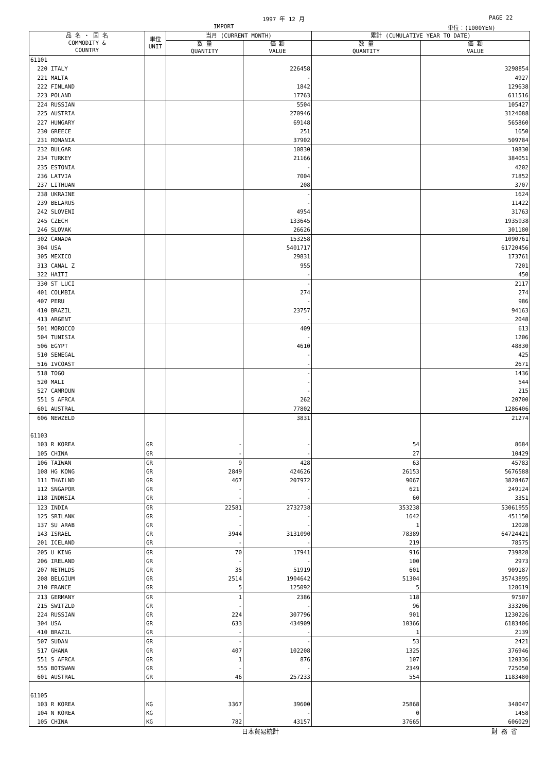1997 年 12 月 PAGE 22
IMPORT 単位：(1000YEN)
| 品 名 ・ 国 名 COMMODITY & COUNTRY | 単位 UNIT | 当月 (CURRENT MONTH) | | 累計 (CUMULATIVE YEAR TO DATE) | |
| --- | --- | --- | --- | --- | --- |
| | | 数 量 QUANTITY | 価 額 VALUE | 数 量 QUANTITY | 価 額 VALUE |
| 61101 | | | | | |
| 220 ITALY | | | 226458 | | 3298854 |
| 221 MALTA | | | - | | 4927 |
| 222 FINLAND | | | 1842 | | 129638 |
| 223 POLAND | | | 17763 | | 611516 |
| 224 RUSSIAN | | | 5504 | | 105427 |
| 225 AUSTRIA | | | 270946 | | 3124088 |
| 227 HUNGARY | | | 69148 | | 565860 |
| 230 GREECE | | | 251 | | 1650 |
| 231 ROMANIA | | | 37902 | | 509784 |
| 232 BULGAR | | | 10830 | | 10830 |
| 234 TURKEY | | | 21166 | | 384051 |
| 235 ESTONIA | | | - | | 4202 |
| 236 LATVIA | | | 7004 | | 71852 |
| 237 LITHUAN | | | 208 | | 3707 |
| 238 UKRAINE | | | - | | 1624 |
| 239 BELARUS | | | - | | 11422 |
| 242 SLOVENI | | | 4954 | | 31763 |
| 245 CZECH | | | 133645 | | 1935938 |
| 246 SLOVAK | | | 26626 | | 301180 |
| 302 CANADA | | | 153258 | | 1090761 |
| 304 USA | | | 5401717 | | 61720456 |
| 305 MEXICO | | | 29831 | | 173761 |
| 313 CANAL Z | | | 955 | | 7201 |
| 322 HAITI | | | - | | 450 |
| 330 ST LUCI | | | - | | 2117 |
| 401 COLMBIA | | | 274 | | 274 |
| 407 PERU | | | - | | 986 |
| 410 BRAZIL | | | 23757 | | 94163 |
| 413 ARGENT | | | - | | 2048 |
| 501 MOROCCO | | | 409 | | 613 |
| 504 TUNISIA | | | - | | 1206 |
| 506 EGYPT | | | 4610 | | 48830 |
| 510 SENEGAL | | | - | | 425 |
| 516 IVCOAST | | | - | | 2671 |
| 518 TOGO | | | - | | 1436 |
| 520 MALI | | | - | | 544 |
| 527 CAMROUN | | | - | | 215 |
| 551 S AFRCA | | | 262 | | 20700 |
| 601 AUSTRAL | | | 77802 | | 1286406 |
| 606 NEWZELD | | | 3831 | | 21274 |
| 61103 | | | | | |
| 103 R KOREA | GR | - | - | 54 | 8684 |
| 105 CHINA | GR | - | - | 27 | 10429 |
| 106 TAIWAN | GR | 9 | 428 | 63 | 45783 |
| 108 HG KONG | GR | 2849 | 424626 | 26153 | 5676588 |
| 111 THAILND | GR | 467 | 207972 | 9067 | 3828467 |
| 112 SNGAPOR | GR | - | - | 621 | 249124 |
| 118 INDNSIA | GR | - | - | 60 | 3351 |
| 123 INDIA | GR | 22581 | 2732738 | 353238 | 53061955 |
| 125 SRILANK | GR | - | - | 1642 | 451150 |
| 137 SU ARAB | GR | - | - | 1 | 12028 |
| 143 ISRAEL | GR | 3944 | 3131090 | 78389 | 64724421 |
| 201 ICELAND | GR | - | - | 219 | 78575 |
| 205 U KING | GR | 70 | 17941 | 916 | 739828 |
| 206 IRELAND | GR | - | - | 100 | 2973 |
| 207 NETHLDS | GR | 35 | 51919 | 601 | 909187 |
| 208 BELGIUM | GR | 2514 | 1904642 | 51304 | 35743895 |
| 210 FRANCE | GR | 5 | 125092 | 5 | 128619 |
| 213 GERMANY | GR | 1 | 2386 | 118 | 97507 |
| 215 SWITZLD | GR | - | - | 96 | 333206 |
| 224 RUSSIAN | GR | 224 | 307796 | 901 | 1230226 |
| 304 USA | GR | 633 | 434909 | 10366 | 6183406 |
| 410 BRAZIL | GR | - | - | 1 | 2139 |
| 507 SUDAN | GR | - | - | 53 | 2421 |
| 517 GHANA | GR | 407 | 102208 | 1325 | 376946 |
| 551 S AFRCA | GR | 1 | 876 | 107 | 120336 |
| 555 BOTSWAN | GR | - | - | 2349 | 725050 |
| 601 AUSTRAL | GR | 46 | 257233 | 554 | 1183480 |
| 61105 | | | | | |
| 103 R KOREA | KG | 3367 | 39600 | 25868 | 348047 |
| 104 N KOREA | KG | - | - | 0 | 1458 |
| 105 CHINA | KG | 782 | 43157 | 37665 | 606029 |
日本貿易統計 財 務 省